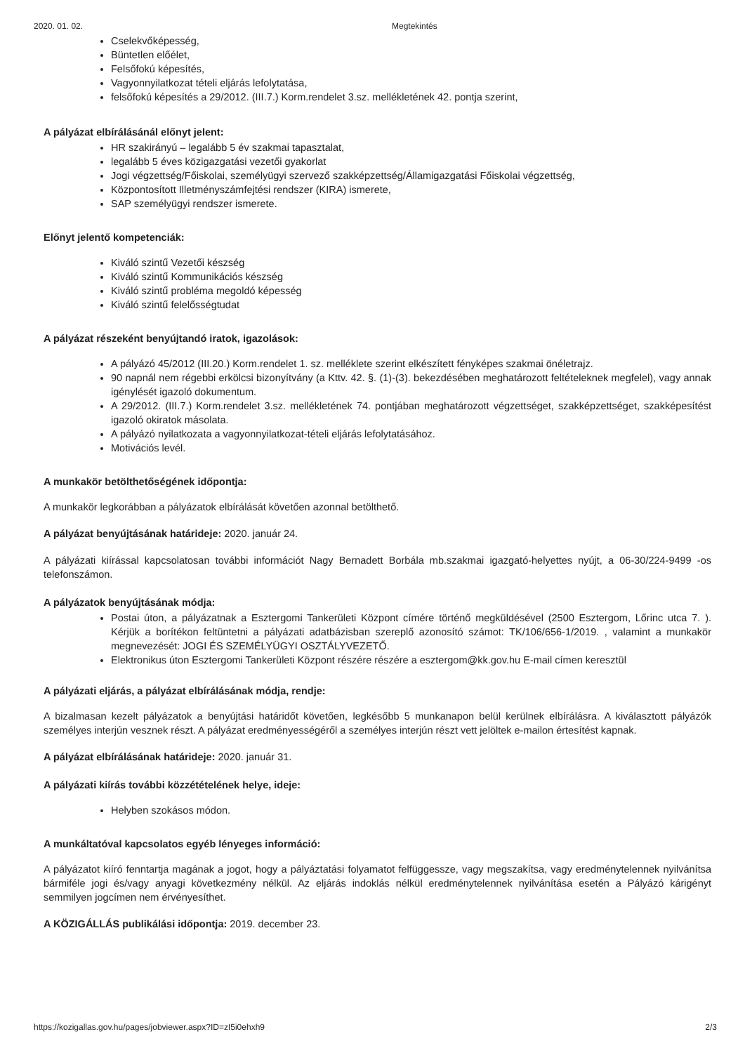2020. 01. 02. Megtekintés
Cselekvőképesség,
Büntetlen előélet,
Felsőfokú képesítés,
Vagyonnyilatkozat tételi eljárás lefolytatása,
felsőfokú képesítés a 29/2012. (III.7.) Korm.rendelet 3.sz. mellékletének 42. pontja szerint,
A pályázat elbírálásánál előnyt jelent:
HR szakirányú – legalább 5 év szakmai tapasztalat,
legalább 5 éves közigazgatási vezetői gyakorlat
Jogi végzettség/Főiskolai, személyügyi szervező szakképzettség/Államigazgatási Főiskolai végzettség,
Központosított Illetményszámfejtési rendszer (KIRA) ismerete,
SAP személyügyi rendszer ismerete.
Előnyt jelentő kompetenciák:
Kiváló szintű Vezetői készség
Kiváló szintű Kommunikációs készség
Kiváló szintű probléma megoldó képesség
Kiváló szintű felelősségtudat
A pályázat részeként benyújtandó iratok, igazolások:
A pályázó 45/2012 (III.20.) Korm.rendelet 1. sz. melléklete szerint elkészített fényképes szakmai önéletrajz.
90 napnál nem régebbi erkölcsi bizonyítvány (a Kttv. 42. §. (1)-(3). bekezdésében meghatározott feltételeknek megfelel), vagy annak igénylését igazoló dokumentum.
A 29/2012. (III.7.) Korm.rendelet 3.sz. mellékletének 74. pontjában meghatározott végzettséget, szakképzettséget, szakképesítést igazoló okiratok másolata.
A pályázó nyilatkozata a vagyonnyilatkozat-tételi eljárás lefolytatásához.
Motivációs levél.
A munkakör betölthetőségének időpontja:
A munkakör legkorábban a pályázatok elbírálását követően azonnal betölthető.
A pályázat benyújtásának határideje: 2020. január 24.
A pályázati kiírással kapcsolatosan további információt Nagy Bernadett Borbála mb.szakmai igazgató-helyettes nyújt, a 06-30/224-9499 -os telefonszámon.
A pályázatok benyújtásának módja:
Postai úton, a pályázatnak a Esztergomi Tankerületi Központ címére történő megküldésével (2500 Esztergom, Lőrinc utca 7. ). Kérjük a borítékon feltüntetni a pályázati adatbázisban szereplő azonosító számot: TK/106/656-1/2019. , valamint a munkakör megnevezését: JOGI ÉS SZEMÉLYÜGYI OSZTÁLYVEZETŐ.
Elektronikus úton Esztergomi Tankerületi Központ részére részére a esztergom@kk.gov.hu E-mail címen keresztül
A pályázati eljárás, a pályázat elbírálásának módja, rendje:
A bizalmasan kezelt pályázatok a benyújtási határidőt követően, legkésőbb 5 munkanapon belül kerülnek elbírálásra. A kiválasztott pályázók személyes interjún vesznek részt. A pályázat eredményességéről a személyes interjún részt vett jelöltek e-mailon értesítést kapnak.
A pályázat elbírálásának határideje: 2020. január 31.
A pályázati kiírás további közzétételének helye, ideje:
Helyben szokásos módon.
A munkáltatóval kapcsolatos egyéb lényeges információ:
A pályázatot kiíró fenntartja magának a jogot, hogy a pályáztatási folyamatot felfüggessze, vagy megszakítsa, vagy eredménytelennek nyilvánítsa bármiféle jogi és/vagy anyagi következmény nélkül. Az eljárás indoklás nélkül eredménytelennek nyilvánítása esetén a Pályázó kárigényt semmilyen jogcímen nem érvényesíthet.
A KÖZIGÁLLÁS publikálási időpontja: 2019. december 23.
https://kozigallas.gov.hu/pages/jobviewer.aspx?ID=zI5i0ehxh9 2/3